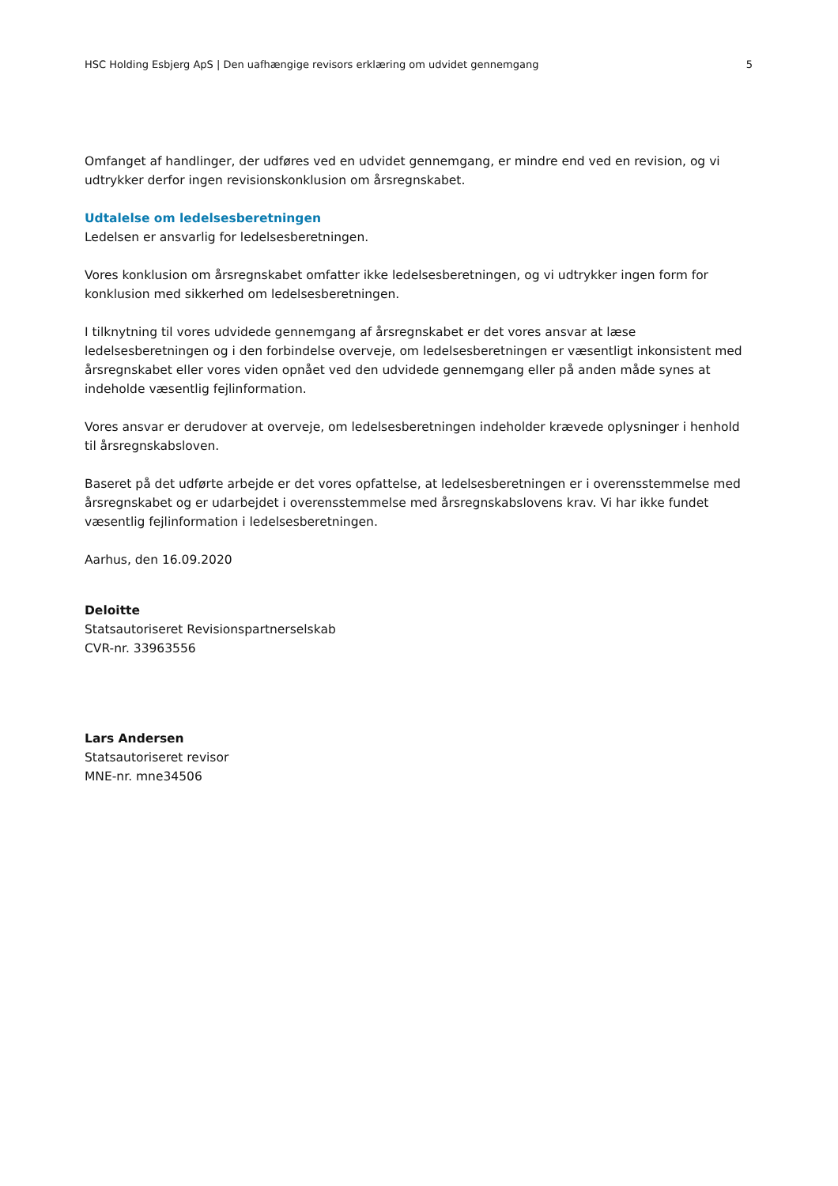HSC Holding Esbjerg ApS | Den uafhængige revisors erklæring om udvidet gennemgang 5
Omfanget af handlinger, der udføres ved en udvidet gennemgang, er mindre end ved en revision, og vi udtrykker derfor ingen revisionskonklusion om årsregnskabet.
Udtalelse om ledelsesberetningen
Ledelsen er ansvarlig for ledelsesberetningen.
Vores konklusion om årsregnskabet omfatter ikke ledelsesberetningen, og vi udtrykker ingen form for konklusion med sikkerhed om ledelsesberetningen.
I tilknytning til vores udvidede gennemgang af årsregnskabet er det vores ansvar at læse ledelsesberetningen og i den forbindelse overveje, om ledelsesberetningen er væsentligt inkonsistent med årsregnskabet eller vores viden opnået ved den udvidede gennemgang eller på anden måde synes at indeholde væsentlig fejlinformation.
Vores ansvar er derudover at overveje, om ledelsesberetningen indeholder krævede oplysninger i henhold til årsregnskabsloven.
Baseret på det udførte arbejde er det vores opfattelse, at ledelsesberetningen er i overensstemmelse med årsregnskabet og er udarbejdet i overensstemmelse med årsregnskabslovens krav. Vi har ikke fundet væsentlig fejlinformation i ledelsesberetningen.
Aarhus, den 16.09.2020
Deloitte
Statsautoriseret Revisionspartnerselskab
CVR-nr. 33963556
Lars Andersen
Statsautoriseret revisor
MNE-nr. mne34506